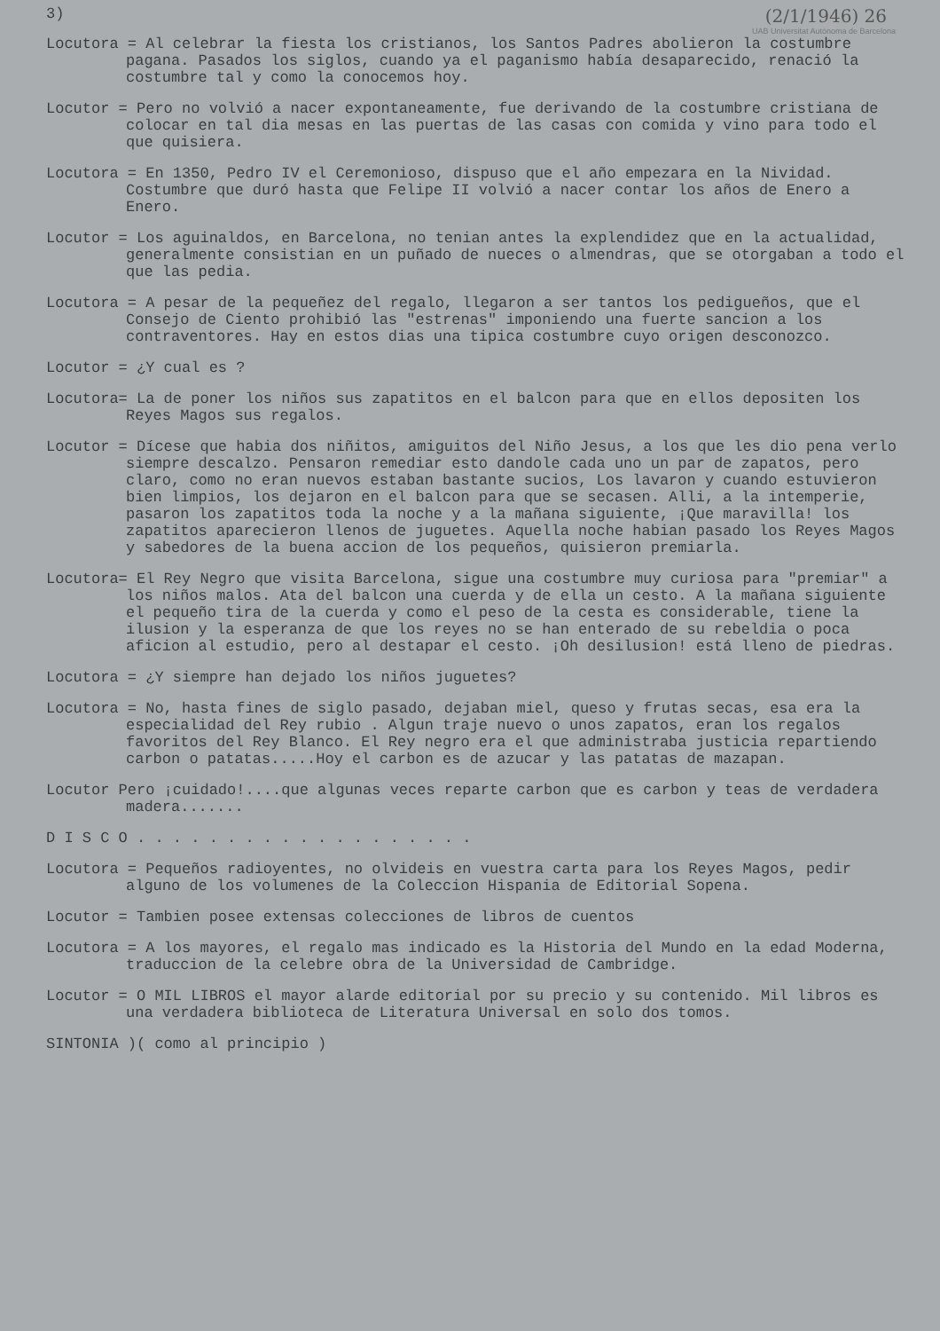3) (2/1/1946) 26
UAB Universitat Autònoma de Barcelona
Locutora = Al celebrar la fiesta los cristianos, los Santos Padres abolieron la costumbre pagana. Pasados los siglos, cuando ya el paganismo había desaparecido, renació la costumbre tal y como la conocemos hoy.
Locutor = Pero no volvió a nacer expontaneamente, fue derivando de la costumbre cristiana de colocar en tal dia mesas en las puertas de las casas con comida y vino para todo el que quisiera.
Locutora = En 1350, Pedro IV el Ceremonioso, dispuso que el año empezara en la Nividad. Costumbre que duró hasta que Felipe II volvió a nacer contar los años de Enero a Enero.
Locutor = Los aguinaldos, en Barcelona, no tenian antes la explendidez que en la actualidad, generalmente consistian en un puñado de nueces o almendras, que se otorgaban a todo el que las pedia.
Locutora = A pesar de la pequeñez del regalo, llegaron a ser tantos los pedigueños, que el Consejo de Ciento prohibió las "estrenas" imponiendo una fuerte sancion a los contraventores. Hay en estos dias una tipica costumbre cuyo origen desconozco.
Locutor = ¿Y cual es ?
Locutora= La de poner los niños sus zapatitos en el balcon para que en ellos depositen los Reyes Magos sus regalos.
Locutor = Dícese que habia dos niñitos, amiguitos del Niño Jesus, a los que les dio pena verlo siempre descalzo. Pensaron remediar esto dandole cada uno un par de zapatos, pero claro, como no eran nuevos estaban bastante sucios, Los lavaron y cuando estuvieron bien limpios, los dejaron en el balcon para que se secasen. Alli, a la intemperie, pasaron los zapatitos toda la noche y a la mañana siguiente, ¡Que maravilla! los zapatitos aparecieron llenos de juguetes. Aquella noche habian pasado los Reyes Magos y sabedores de la buena accion de los pequeños, quisieron premiarla.
Locutora= El Rey Negro que visita Barcelona, sigue una costumbre muy curiosa para "premiar" a los niños malos. Ata del balcon una cuerda y de ella un cesto. A la mañana siguiente el pequeño tira de la cuerda y como el peso de la cesta es considerable, tiene la ilusion y la esperanza de que los reyes no se han enterado de su rebeldia o poca aficion al estudio, pero al destapar el cesto. ¡Oh desilusion! está lleno de piedras.
Locutora = ¿Y siempre han dejado los niños juguetes?
Locutora = No, hasta fines de siglo pasado, dejaban miel, queso y frutas secas, esa era la especialidad del Rey rubio . Algun traje nuevo o unos zapatos, eran los regalos favoritos del Rey Blanco. El Rey negro era el que administraba justicia repartiendo carbon o patatas.....Hoy el carbon es de azucar y las patatas de mazapan.
Locutor Pero ¡cuidado!....que algunas veces reparte carbon que es carbon y teas de verdadera madera.......
D I S C O . . . . . . . . . . . . . . . . . . .
Locutora = Pequeños radioyentes, no olvideis en vuestra carta para los Reyes Magos, pedir alguno de los volumenes de la Coleccion Hispania de Editorial Sopena.
Locutor = Tambien posee extensas colecciones de libros de cuentos
Locutora = A los mayores, el regalo mas indicado es la Historia del Mundo en la edad Moderna, traduccion de la celebre obra de la Universidad de Cambridge.
Locutor = O MIL LIBROS el mayor alarde editorial por su precio y su contenido. Mil libros es una verdadera biblioteca de Literatura Universal en solo dos tomos.
SINTONIA )( como al principio )